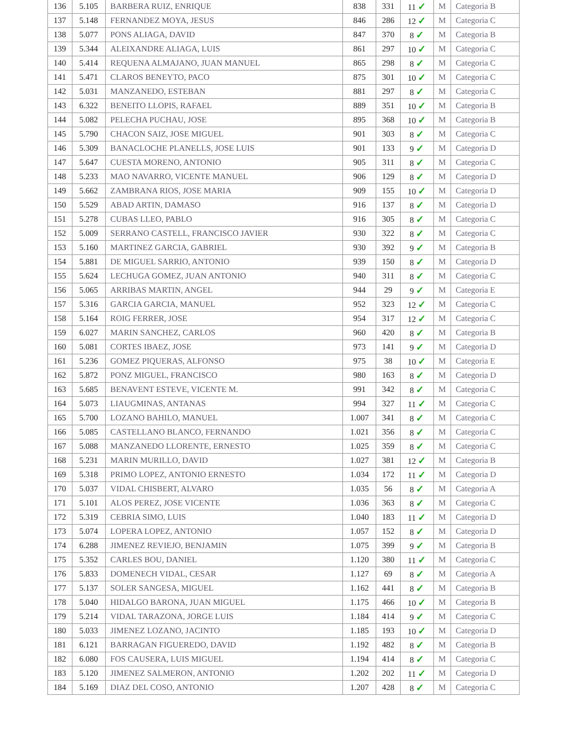| 136 | 5.105 | BARBERA RUIZ, ENRIQUE | 838 | 331 | 11 ✓ | M | Categoria B |
| 137 | 5.148 | FERNANDEZ MOYA, JESUS | 846 | 286 | 12 ✓ | M | Categoria C |
| 138 | 5.077 | PONS ALIAGA, DAVID | 847 | 370 | 8 ✓ | M | Categoria B |
| 139 | 5.344 | ALEIXANDRE ALIAGA, LUIS | 861 | 297 | 10 ✓ | M | Categoria C |
| 140 | 5.414 | REQUENA ALMAJANO, JUAN MANUEL | 865 | 298 | 8 ✓ | M | Categoria C |
| 141 | 5.471 | CLAROS BENEYTO, PACO | 875 | 301 | 10 ✓ | M | Categoria C |
| 142 | 5.031 | MANZANEDO, ESTEBAN | 881 | 297 | 8 ✓ | M | Categoria C |
| 143 | 6.322 | BENEITO LLOPIS, RAFAEL | 889 | 351 | 10 ✓ | M | Categoria B |
| 144 | 5.082 | PELECHA PUCHAU, JOSE | 895 | 368 | 10 ✓ | M | Categoria B |
| 145 | 5.790 | CHACON SAIZ, JOSE MIGUEL | 901 | 303 | 8 ✓ | M | Categoria C |
| 146 | 5.309 | BANACLOCHE PLANELLS, JOSE LUIS | 901 | 133 | 9 ✓ | M | Categoria D |
| 147 | 5.647 | CUESTA MORENO, ANTONIO | 905 | 311 | 8 ✓ | M | Categoria C |
| 148 | 5.233 | MAO NAVARRO, VICENTE MANUEL | 906 | 129 | 8 ✓ | M | Categoria D |
| 149 | 5.662 | ZAMBRANA RIOS, JOSE MARIA | 909 | 155 | 10 ✓ | M | Categoria D |
| 150 | 5.529 | ABAD ARTIN, DAMASO | 916 | 137 | 8 ✓ | M | Categoria D |
| 151 | 5.278 | CUBAS LLEO, PABLO | 916 | 305 | 8 ✓ | M | Categoria C |
| 152 | 5.009 | SERRANO CASTELL, FRANCISCO JAVIER | 930 | 322 | 8 ✓ | M | Categoria C |
| 153 | 5.160 | MARTINEZ GARCIA, GABRIEL | 930 | 392 | 9 ✓ | M | Categoria B |
| 154 | 5.881 | DE MIGUEL SARRIO, ANTONIO | 939 | 150 | 8 ✓ | M | Categoria D |
| 155 | 5.624 | LECHUGA GOMEZ, JUAN ANTONIO | 940 | 311 | 8 ✓ | M | Categoria C |
| 156 | 5.065 | ARRIBAS MARTIN, ANGEL | 944 | 29 | 9 ✓ | M | Categoria E |
| 157 | 5.316 | GARCIA GARCIA, MANUEL | 952 | 323 | 12 ✓ | M | Categoria C |
| 158 | 5.164 | ROIG FERRER, JOSE | 954 | 317 | 12 ✓ | M | Categoria C |
| 159 | 6.027 | MARIN SANCHEZ, CARLOS | 960 | 420 | 8 ✓ | M | Categoria B |
| 160 | 5.081 | CORTES IBAEZ, JOSE | 973 | 141 | 9 ✓ | M | Categoria D |
| 161 | 5.236 | GOMEZ PIQUERAS, ALFONSO | 975 | 38 | 10 ✓ | M | Categoria E |
| 162 | 5.872 | PONZ MIGUEL, FRANCISCO | 980 | 163 | 8 ✓ | M | Categoria D |
| 163 | 5.685 | BENAVENT ESTEVE, VICENTE M. | 991 | 342 | 8 ✓ | M | Categoria C |
| 164 | 5.073 | LIAUGMINAS, ANTANAS | 994 | 327 | 11 ✓ | M | Categoria C |
| 165 | 5.700 | LOZANO BAHILO, MANUEL | 1.007 | 341 | 8 ✓ | M | Categoria C |
| 166 | 5.085 | CASTELLANO BLANCO, FERNANDO | 1.021 | 356 | 8 ✓ | M | Categoria C |
| 167 | 5.088 | MANZANEDO LLORENTE, ERNESTO | 1.025 | 359 | 8 ✓ | M | Categoria C |
| 168 | 5.231 | MARIN MURILLO, DAVID | 1.027 | 381 | 12 ✓ | M | Categoria B |
| 169 | 5.318 | PRIMO LOPEZ, ANTONIO ERNESTO | 1.034 | 172 | 11 ✓ | M | Categoria D |
| 170 | 5.037 | VIDAL CHISBERT, ALVARO | 1.035 | 56 | 8 ✓ | M | Categoria A |
| 171 | 5.101 | ALOS PEREZ, JOSE VICENTE | 1.036 | 363 | 8 ✓ | M | Categoria C |
| 172 | 5.319 | CEBRIA SIMO, LUIS | 1.040 | 183 | 11 ✓ | M | Categoria D |
| 173 | 5.074 | LOPERA LOPEZ, ANTONIO | 1.057 | 152 | 8 ✓ | M | Categoria D |
| 174 | 6.288 | JIMENEZ REVIEJO, BENJAMIN | 1.075 | 399 | 9 ✓ | M | Categoria B |
| 175 | 5.352 | CARLES BOU, DANIEL | 1.120 | 380 | 11 ✓ | M | Categoria C |
| 176 | 5.833 | DOMENECH VIDAL, CESAR | 1.127 | 69 | 8 ✓ | M | Categoria A |
| 177 | 5.137 | SOLER SANGESA, MIGUEL | 1.162 | 441 | 8 ✓ | M | Categoria B |
| 178 | 5.040 | HIDALGO BARONA, JUAN MIGUEL | 1.175 | 466 | 10 ✓ | M | Categoria B |
| 179 | 5.214 | VIDAL TARAZONA, JORGE LUIS | 1.184 | 414 | 9 ✓ | M | Categoria C |
| 180 | 5.033 | JIMENEZ LOZANO, JACINTO | 1.185 | 193 | 10 ✓ | M | Categoria D |
| 181 | 6.121 | BARRAGAN FIGUEREDO, DAVID | 1.192 | 482 | 8 ✓ | M | Categoria B |
| 182 | 6.080 | FOS CAUSERA, LUIS MIGUEL | 1.194 | 414 | 8 ✓ | M | Categoria C |
| 183 | 5.120 | JIMENEZ SALMERON, ANTONIO | 1.202 | 202 | 11 ✓ | M | Categoria D |
| 184 | 5.169 | DIAZ DEL COSO, ANTONIO | 1.207 | 428 | 8 ✓ | M | Categoria C |